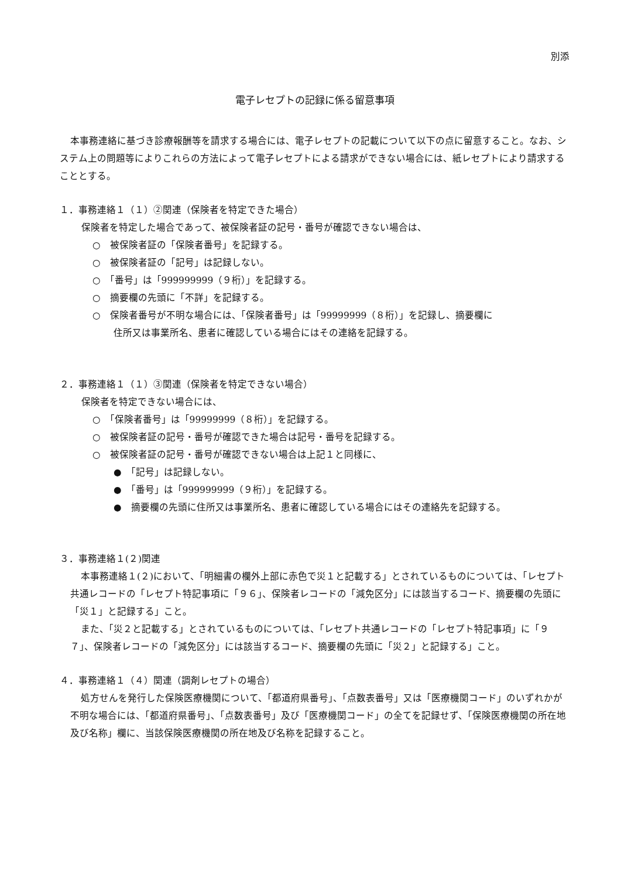別添
電子レセプトの記録に係る留意事項
本事務連絡に基づき診療報酬等を請求する場合には、電子レセプトの記載について以下の点に留意すること。なお、システム上の問題等によりこれらの方法によって電子レセプトによる請求ができない場合には、紙レセプトにより請求することとする。
１．事務連絡１（１）②関連（保険者を特定できた場合）
保険者を特定した場合であって、被保険者証の記号・番号が確認できない場合は、
○　被保険者証の「保険者番号」を記録する。
○　被保険者証の「記号」は記録しない。
○　「番号」は「999999999（９桁）」を記録する。
○　摘要欄の先頭に「不詳」を記録する。
○　保険者番号が不明な場合には、「保険者番号」は「99999999（８桁）」を記録し、摘要欄に
住所又は事業所名、患者に確認している場合にはその連絡を記録する。
２．事務連絡１（１）③関連（保険者を特定できない場合）
保険者を特定できない場合には、
○　「保険者番号」は「99999999（８桁）」を記録する。
○　被保険者証の記号・番号が確認できた場合は記号・番号を記録する。
○　被保険者証の記号・番号が確認できない場合は上記１と同様に、
●　「記号」は記録しない。
●　「番号」は「999999999（９桁）」を記録する。
●　摘要欄の先頭に住所又は事業所名、患者に確認している場合にはその連絡先を記録する。
３．事務連絡１(２)関連
本事務連絡１(２)において、「明細書の欄外上部に赤色で災１と記載する」とされているものについては、「レセプト共通レコードの「レセプト特記事項に「９６」、保険者レコードの「減免区分」には該当するコード、摘要欄の先頭に「災１」と記録する」こと。
また、「災２と記載する」とされているものについては、「レセプト共通レコードの「レセプト特記事項」に「９７」、保険者レコードの「減免区分」には該当するコード、摘要欄の先頭に「災２」と記録する」こと。
４．事務連絡１（４）関連（調剤レセプトの場合）
処方せんを発行した保険医療機関について、「都道府県番号」、「点数表番号」又は「医療機関コード」のいずれかが不明な場合には、「都道府県番号」、「点数表番号」及び「医療機関コード」の全てを記録せず、「保険医療機関の所在地及び名称」欄に、当該保険医療機関の所在地及び名称を記録すること。